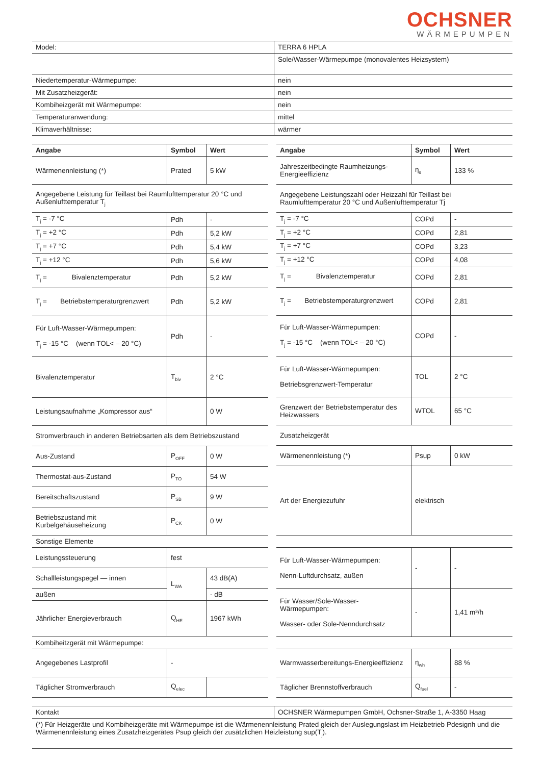OCHSNER
WÄRMEPUMPEN
| Model: | TERRA 6 HPLA |
| | Sole/Wasser-Wärmepumpe (monovalentes Heizsystem) |
| Niedertemperatur-Wärmepumpe: | nein |
| Mit Zusatzheizgerät: | nein |
| Kombiheizgerät mit Wärmepumpe: | nein |
| Temperaturanwendung: | mittel |
| Klimaverhältnisse: | wärmer |
| Angabe | Symbol | Wert |
| --- | --- | --- |
| Wärmenennleistung (*) | Prated | 5 kW |
| Angegebene Leistung für Teillast bei Raumlufttemperatur 20 °C und Außenlufttemperatur T<sub>j</sub> | | |
| T<sub>j</sub> = -7 °C | Pdh | - |
| T<sub>j</sub> = +2 °C | Pdh | 5,2 kW |
| T<sub>j</sub> = +7 °C | Pdh | 5,4 kW |
| T<sub>j</sub> = +12 °C | Pdh | 5,6 kW |
| T<sub>j</sub> = Bivalenztemperatur | Pdh | 5,2 kW |
| T<sub>j</sub> = Betriebstemperaturgrenzwert | Pdh | 5,2 kW |
| Für Luft-Wasser-Wärmepumpen: T<sub>j</sub> = -15 °C (wenn TOL< – 20 °C) | Pdh | - |
| Bivalenztemperatur | T<sub>biv</sub> | 2 °C |
| Leistungsaufnahme „Kompressor aus“ | | 0 W |
| Stromverbrauch in anderen Betriebsarten als dem Betriebszustand | | |
| Aus-Zustand | P<sub>OFF</sub> | 0 W |
| Thermostat-aus-Zustand | P<sub>TO</sub> | 54 W |
| Bereitschaftszustand | P<sub>SB</sub> | 9 W |
| Betriebszustand mit Kurbelgehäuseheizung | P<sub>CK</sub> | 0 W |
| Sonstige Elemente | | |
| Leistungssteuerung | fest | |
| Schallleistungspegel — innen | L<sub>WA</sub> | 43 dB(A) |
| außen | | - dB |
| Jährlicher Energieverbrauch | Q<sub>HE</sub> | 1967 kWh |
| Kombiheitzgerät mit Wärmepumpe: | | |
| Angegebenes Lastprofil | - | |
| Täglicher Stromverbrauch | Q<sub>elec</sub> | |
| Angabe | Symbol | Wert |
| --- | --- | --- |
| Jahreszeitbedingte Raumheizungs-Energieeffizienz | η<sub>s</sub> | 133 % |
| Angegebene Leistungszahl oder Heizzahl für Teillast bei Raumlufttemperatur 20 °C und Außenlufttemperatur Tj | | |
| T<sub>j</sub> = -7 °C | COPd | - |
| T<sub>j</sub> = +2 °C | COPd | 2,81 |
| T<sub>j</sub> = +7 °C | COPd | 3,23 |
| T<sub>j</sub> = +12 °C | COPd | 4,08 |
| T<sub>j</sub> = Bivalenztemperatur | COPd | 2,81 |
| T<sub>j</sub> = Betriebstemperaturgrenzwert | COPd | 2,81 |
| Für Luft-Wasser-Wärmepumpen: T<sub>j</sub> = -15 °C (wenn TOL< – 20 °C) | COPd | - |
| Für Luft-Wasser-Wärmepumpen: Betriebsgrenzwert-Temperatur | TOL | 2 °C |
| Grenzwert der Betriebstemperatur des Heizwassers | WTOL | 65 °C |
| Zusatzheizgerät | | |
| Wärmenennleistung (*) | Psup | 0 kW |
| Art der Energiezufuhr | elektrisch | |
| Für Luft-Wasser-Wärmepumpen: Nenn-Luftdurchsatz, außen | - | - |
| Für Wasser/Sole-Wasser-Wärmepumpen: Wasser- oder Sole-Nenndurchsatz | - | 1,41 m³/h |
| Warmwasserbereitungs-Energieeffizienz | η<sub>wh</sub> | 88 % |
| Täglicher Brennstoffverbrauch | Q<sub>fuel</sub> | - |
| Kontakt | OCHSNER Wärmepumpen GmbH, Ochsner-Straße 1, A-3350 Haag |
| (*) Für Heizgeräte und Kombiheizgeräte mit Wärmepumpe ist die Wärmenennleistung Prated gleich der Auslegungslast im Heizbetrieb Pdesignh und die Wärmenennleistung eines Zusatzheizgerätes Psup gleich der zusätzlichen Heizleistung sup(T<sub>j</sub>). | |